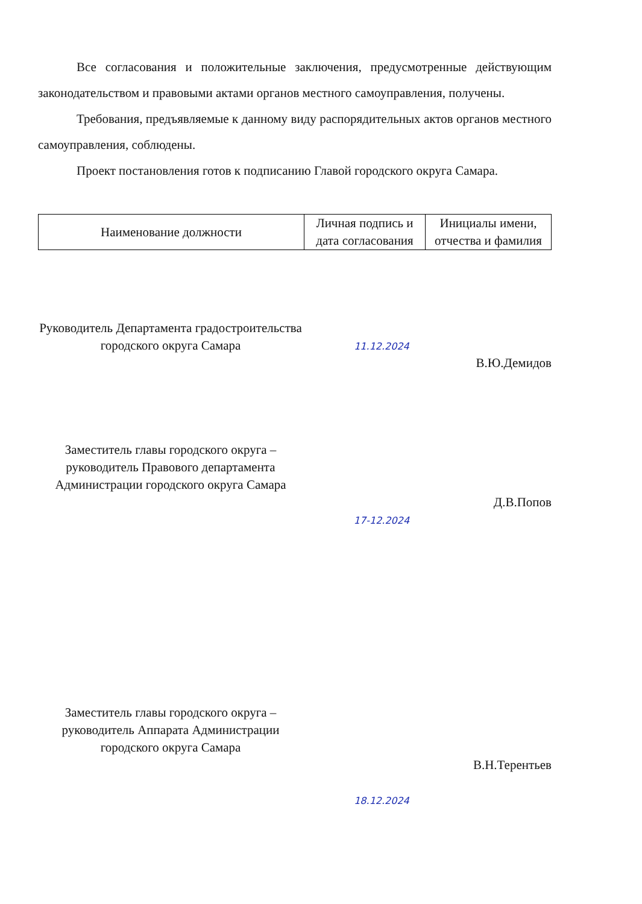Все согласования и положительные заключения, предусмотренные действующим законодательством и правовыми актами органов местного самоуправления, получены.
Требования, предъявляемые к данному виду распорядительных актов органов местного самоуправления, соблюдены.
Проект постановления готов к подписанию Главой городского округа Самара.
| Наименование должности | Личная подпись и дата согласования | Инициалы имени, отчества и фамилия |
| --- | --- | --- |
Руководитель Департамента градостроительства городского округа Самара
11.12.2024
В.Ю.Демидов
Заместитель главы городского округа – руководитель Правового департамента Администрации городского округа Самара
17-12.2024
Д.В.Попов
Заместитель главы городского округа – руководитель Аппарата Администрации городского округа Самара
18.12.2024
В.Н.Терентьев